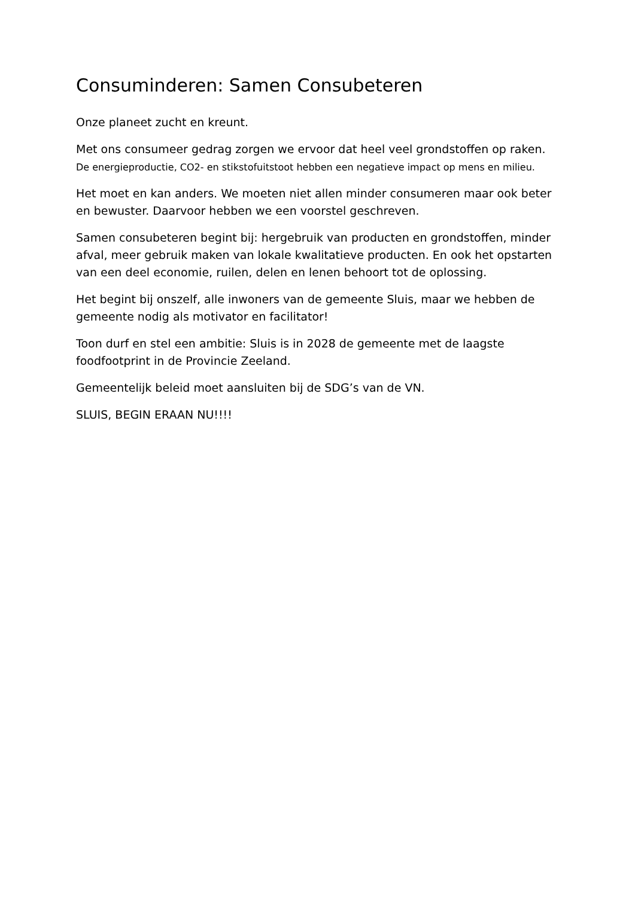Consuminderen: Samen Consubeteren
Onze planeet zucht en kreunt.
Met ons consumeer gedrag zorgen we ervoor dat heel veel grondstoffen op raken.
De energieproductie, CO2- en stikstofuitstoot hebben een negatieve impact op mens en milieu.
Het moet en kan anders. We moeten niet allen minder consumeren maar ook beter en bewuster. Daarvoor hebben we een voorstel geschreven.
Samen consubeteren begint bij: hergebruik van producten en grondstoffen, minder afval, meer gebruik maken van lokale kwalitatieve producten. En ook het opstarten van een deel economie, ruilen, delen en lenen behoort tot de oplossing.
Het begint bij onszelf, alle inwoners van de gemeente Sluis, maar we hebben de gemeente nodig als motivator en facilitator!
Toon durf en stel een ambitie: Sluis is in 2028 de gemeente met de laagste foodfootprint in de Provincie Zeeland.
Gemeentelijk beleid moet aansluiten bij de SDG’s van de VN.
SLUIS, BEGIN ERAAN NU!!!!